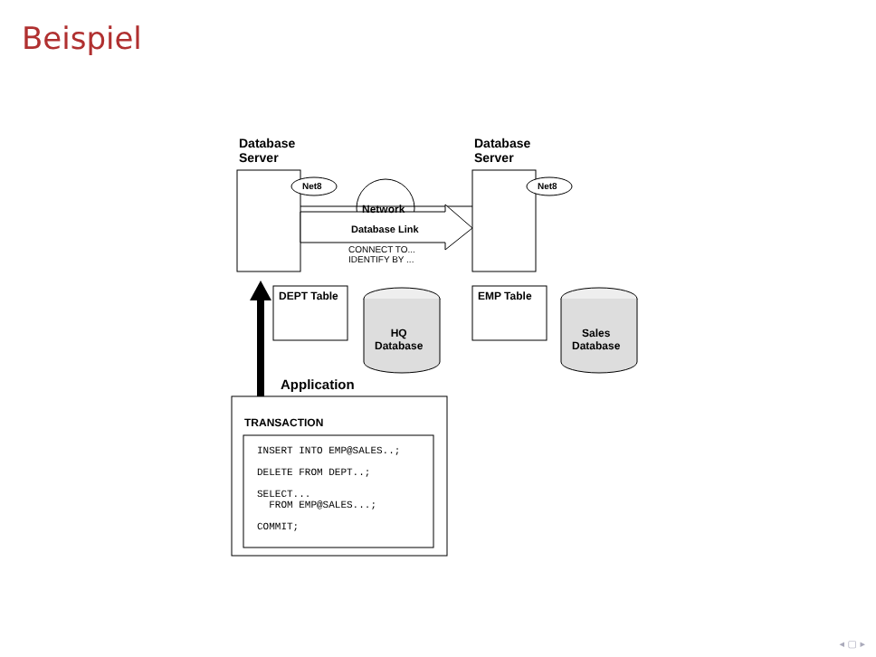Beispiel
Database
Server
Database
Server
Net8 Net8
Network
Database Link
CONNECT TO...
IDENTIFY BY ...
DEPT Table EMP Table
HQ
Database
Sales
Database
Application
TRANSACTION
INSERT INTO EMP@SALES..; DELETE FROM DEPT..; SELECT... FROM EMP@SALES...; COMMIT;
◂ ▢ ▸